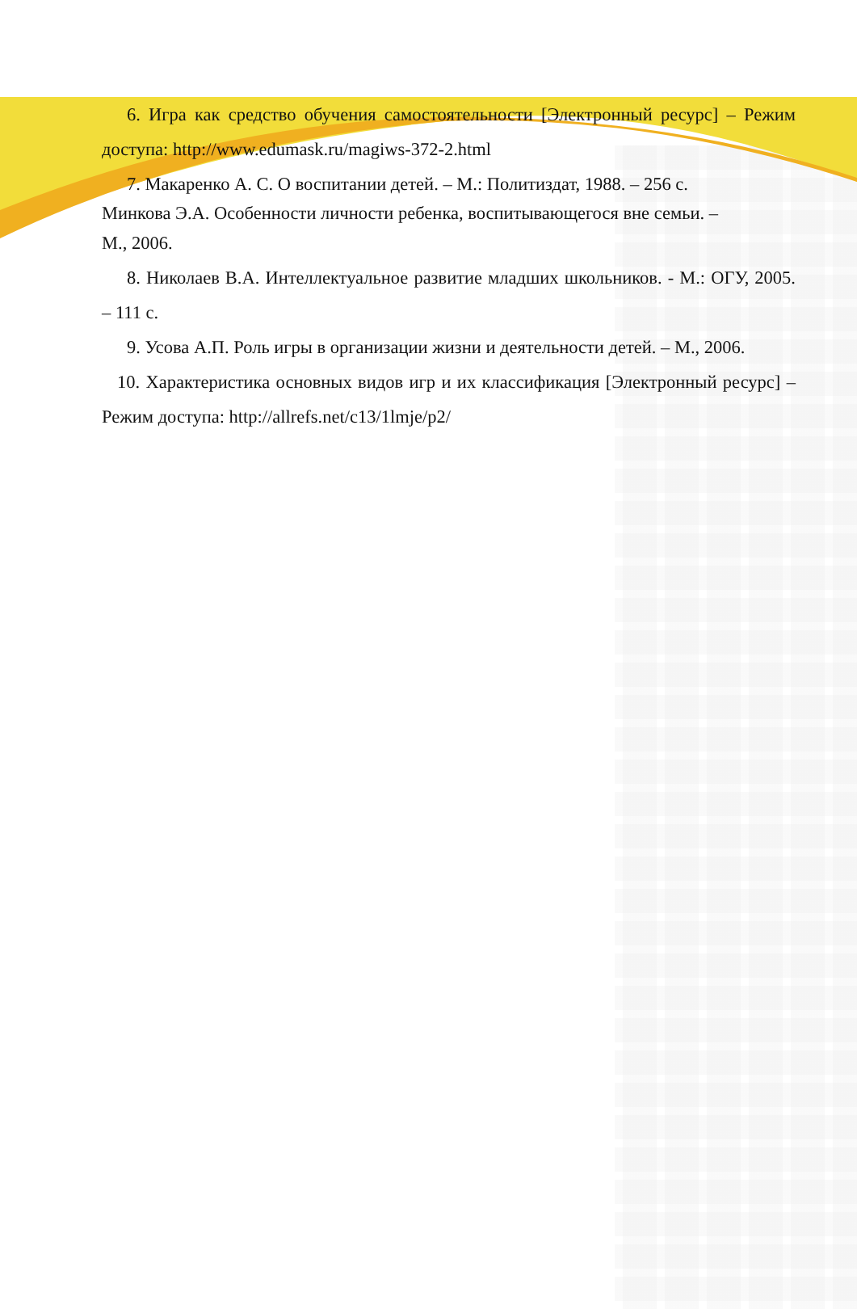6. Игра как средство обучения самостоятельности [Электронный ресурс] – Режим доступа: http://www.edumask.ru/magiws-372-2.html
7. Макаренко А. С. О воспитании детей. – М.: Политиздат, 1988. – 256 с.
Минкова Э.А. Особенности личности ребенка, воспитывающегося вне семьи. –
М., 2006.
8. Николаев В.А. Интеллектуальное развитие младших школьников. - М.: ОГУ, 2005. – 111 с.
9. Усова А.П. Роль игры в организации жизни и деятельности детей. – М., 2006.
10. Характеристика основных видов игр и их классификация [Электронный ресурс] – Режим доступа: http://allrefs.net/c13/1lmje/p2/